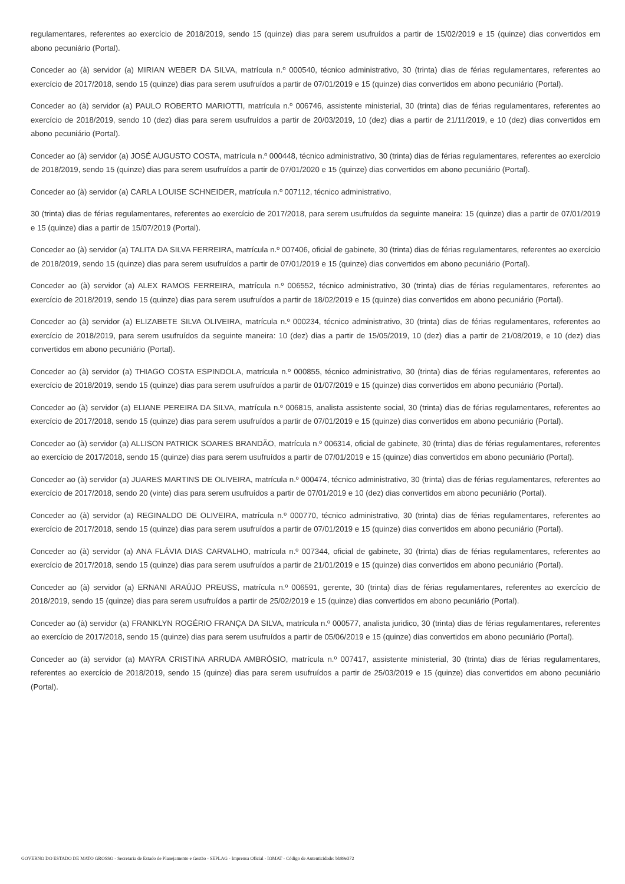regulamentares, referentes ao exercício de 2018/2019, sendo 15 (quinze) dias para serem usufruídos a partir de 15/02/2019 e 15 (quinze) dias convertidos em abono pecuniário (Portal).
Conceder ao (à) servidor (a) MIRIAN WEBER DA SILVA, matrícula n.º 000540, técnico administrativo, 30 (trinta) dias de férias regulamentares, referentes ao exercício de 2017/2018, sendo 15 (quinze) dias para serem usufruídos a partir de 07/01/2019 e 15 (quinze) dias convertidos em abono pecuniário (Portal).
Conceder ao (à) servidor (a) PAULO ROBERTO MARIOTTI, matrícula n.º 006746, assistente ministerial, 30 (trinta) dias de férias regulamentares, referentes ao exercício de 2018/2019, sendo 10 (dez) dias para serem usufruídos a partir de 20/03/2019, 10 (dez) dias a partir de 21/11/2019, e 10 (dez) dias convertidos em abono pecuniário (Portal).
Conceder ao (à) servidor (a) JOSÉ AUGUSTO COSTA, matrícula n.º 000448, técnico administrativo, 30 (trinta) dias de férias regulamentares, referentes ao exercício de 2018/2019, sendo 15 (quinze) dias para serem usufruídos a partir de 07/01/2020 e 15 (quinze) dias convertidos em abono pecuniário (Portal).
Conceder ao (à) servidor (a) CARLA LOUISE SCHNEIDER, matrícula n.º 007112, técnico administrativo,
30 (trinta) dias de férias regulamentares, referentes ao exercício de 2017/2018, para serem usufruídos da seguinte maneira: 15 (quinze) dias a partir de 07/01/2019 e 15 (quinze) dias a partir de 15/07/2019 (Portal).
Conceder ao (à) servidor (a) TALITA DA SILVA FERREIRA, matrícula n.º 007406, oficial de gabinete, 30 (trinta) dias de férias regulamentares, referentes ao exercício de 2018/2019, sendo 15 (quinze) dias para serem usufruídos a partir de 07/01/2019 e 15 (quinze) dias convertidos em abono pecuniário (Portal).
Conceder ao (à) servidor (a) ALEX RAMOS FERREIRA, matrícula n.º 006552, técnico administrativo, 30 (trinta) dias de férias regulamentares, referentes ao exercício de 2018/2019, sendo 15 (quinze) dias para serem usufruídos a partir de 18/02/2019 e 15 (quinze) dias convertidos em abono pecuniário (Portal).
Conceder ao (à) servidor (a) ELIZABETE SILVA OLIVEIRA, matrícula n.º 000234, técnico administrativo, 30 (trinta) dias de férias regulamentares, referentes ao exercício de 2018/2019, para serem usufruídos da seguinte maneira: 10 (dez) dias a partir de 15/05/2019, 10 (dez) dias a partir de 21/08/2019, e 10 (dez) dias convertidos em abono pecuniário (Portal).
Conceder ao (à) servidor (a) THIAGO COSTA ESPINDOLA, matrícula n.º 000855, técnico administrativo, 30 (trinta) dias de férias regulamentares, referentes ao exercício de 2018/2019, sendo 15 (quinze) dias para serem usufruídos a partir de 01/07/2019 e 15 (quinze) dias convertidos em abono pecuniário (Portal).
Conceder ao (à) servidor (a) ELIANE PEREIRA DA SILVA, matrícula n.º 006815, analista assistente social, 30 (trinta) dias de férias regulamentares, referentes ao exercício de 2017/2018, sendo 15 (quinze) dias para serem usufruídos a partir de 07/01/2019 e 15 (quinze) dias convertidos em abono pecuniário (Portal).
Conceder ao (à) servidor (a) ALLISON PATRICK SOARES BRANDÃO, matrícula n.º 006314, oficial de gabinete, 30 (trinta) dias de férias regulamentares, referentes ao exercício de 2017/2018, sendo 15 (quinze) dias para serem usufruídos a partir de 07/01/2019 e 15 (quinze) dias convertidos em abono pecuniário (Portal).
Conceder ao (à) servidor (a) JUARES MARTINS DE OLIVEIRA, matrícula n.º 000474, técnico administrativo, 30 (trinta) dias de férias regulamentares, referentes ao exercício de 2017/2018, sendo 20 (vinte) dias para serem usufruídos a partir de 07/01/2019 e 10 (dez) dias convertidos em abono pecuniário (Portal).
Conceder ao (à) servidor (a) REGINALDO DE OLIVEIRA, matrícula n.º 000770, técnico administrativo, 30 (trinta) dias de férias regulamentares, referentes ao exercício de 2017/2018, sendo 15 (quinze) dias para serem usufruídos a partir de 07/01/2019 e 15 (quinze) dias convertidos em abono pecuniário (Portal).
Conceder ao (à) servidor (a) ANA FLÁVIA DIAS CARVALHO, matrícula n.º 007344, oficial de gabinete, 30 (trinta) dias de férias regulamentares, referentes ao exercício de 2017/2018, sendo 15 (quinze) dias para serem usufruídos a partir de 21/01/2019 e 15 (quinze) dias convertidos em abono pecuniário (Portal).
Conceder ao (à) servidor (a) ERNANI ARAÚJO PREUSS, matrícula n.º 006591, gerente, 30 (trinta) dias de férias regulamentares, referentes ao exercício de 2018/2019, sendo 15 (quinze) dias para serem usufruídos a partir de 25/02/2019 e 15 (quinze) dias convertidos em abono pecuniário (Portal).
Conceder ao (à) servidor (a) FRANKLYN ROGÉRIO FRANÇA DA SILVA, matrícula n.º 000577, analista juridico, 30 (trinta) dias de férias regulamentares, referentes ao exercício de 2017/2018, sendo 15 (quinze) dias para serem usufruídos a partir de 05/06/2019 e 15 (quinze) dias convertidos em abono pecuniário (Portal).
Conceder ao (à) servidor (a) MAYRA CRISTINA ARRUDA AMBRÓSIO, matrícula n.º 007417, assistente ministerial, 30 (trinta) dias de férias regulamentares, referentes ao exercício de 2018/2019, sendo 15 (quinze) dias para serem usufruídos a partir de 25/03/2019 e 15 (quinze) dias convertidos em abono pecuniário (Portal).
GOVERNO DO ESTADO DE MATO GROSSO - Secretaria de Estado de Planejamento e Gestão - SEPLAG - Imprensa Oficial - IOMAT - Código de Autenticidade: bb89e372